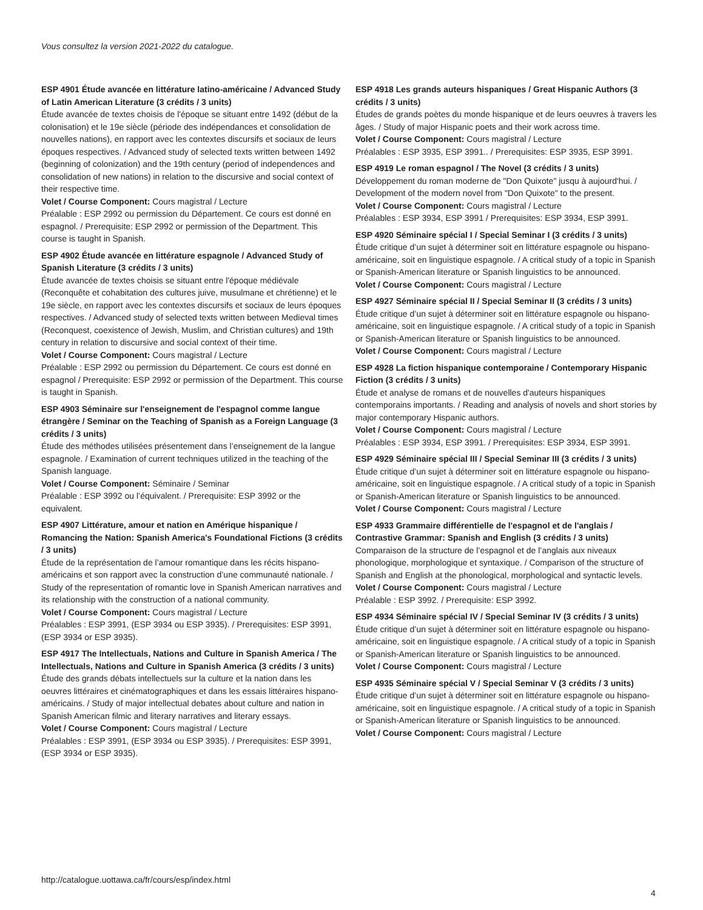Vous consultez la version 2021-2022 du catalogue.
ESP 4901 Étude avancée en littérature latino-américaine / Advanced Study of Latin American Literature (3 crédits / 3 units)
Étude avancée de textes choisis de l'époque se situant entre 1492 (début de la colonisation) et le 19e siècle (période des indépendances et consolidation de nouvelles nations), en rapport avec les contextes discursifs et sociaux de leurs époques respectives. / Advanced study of selected texts written between 1492 (beginning of colonization) and the 19th century (period of independences and consolidation of new nations) in relation to the discursive and social context of their respective time.
Volet / Course Component: Cours magistral / Lecture
Préalable : ESP 2992 ou permission du Département. Ce cours est donné en espagnol. / Prerequisite: ESP 2992 or permission of the Department. This course is taught in Spanish.
ESP 4902 Étude avancée en littérature espagnole / Advanced Study of Spanish Literature (3 crédits / 3 units)
Étude avancée de textes choisis se situant entre l'époque médiévale (Reconquête et cohabitation des cultures juive, musulmane et chrétienne) et le 19e siècle, en rapport avec les contextes discursifs et sociaux de leurs époques respectives. / Advanced study of selected texts written between Medieval times (Reconquest, coexistence of Jewish, Muslim, and Christian cultures) and 19th century in relation to discursive and social context of their time.
Volet / Course Component: Cours magistral / Lecture
Préalable : ESP 2992 ou permission du Département. Ce cours est donné en espagnol / Prerequisite: ESP 2992 or permission of the Department. This course is taught in Spanish.
ESP 4903 Séminaire sur l'enseignement de l'espagnol comme langue étrangère / Seminar on the Teaching of Spanish as a Foreign Language (3 crédits / 3 units)
Étude des méthodes utilisées présentement dans l’enseignement de la langue espagnole. / Examination of current techniques utilized in the teaching of the Spanish language.
Volet / Course Component: Séminaire / Seminar
Préalable : ESP 3992 ou l’équivalent. / Prerequisite: ESP 3992 or the equivalent.
ESP 4907 Littérature, amour et nation en Amérique hispanique / Romancing the Nation: Spanish America's Foundational Fictions (3 crédits / 3 units)
Étude de la représentation de l’amour romantique dans les récits hispano-américains et son rapport avec la construction d’une communauté nationale. / Study of the representation of romantic love in Spanish American narratives and its relationship with the construction of a national community.
Volet / Course Component: Cours magistral / Lecture
Préalables : ESP 3991, (ESP 3934 ou ESP 3935). / Prerequisites: ESP 3991, (ESP 3934 or ESP 3935).
ESP 4917 The Intellectuals, Nations and Culture in Spanish America / The Intellectuals, Nations and Culture in Spanish America (3 crédits / 3 units)
Étude des grands débats intellectuels sur la culture et la nation dans les oeuvres littéraires et cinématographiques et dans les essais littéraires hispano-américains. / Study of major intellectual debates about culture and nation in Spanish American filmic and literary narratives and literary essays.
Volet / Course Component: Cours magistral / Lecture
Préalables : ESP 3991, (ESP 3934 ou ESP 3935). / Prerequisites: ESP 3991, (ESP 3934 or ESP 3935).
ESP 4918 Les grands auteurs hispaniques / Great Hispanic Authors (3 crédits / 3 units)
Études de grands poètes du monde hispanique et de leurs oeuvres à travers les âges. / Study of major Hispanic poets and their work across time.
Volet / Course Component: Cours magistral / Lecture
Préalables : ESP 3935, ESP 3991.. / Prerequisites: ESP 3935, ESP 3991.
ESP 4919 Le roman espagnol / The Novel (3 crédits / 3 units)
Développement du roman moderne de "Don Quixote" jusqu à aujourd'hui. / Development of the modern novel from "Don Quixote" to the present.
Volet / Course Component: Cours magistral / Lecture
Préalables : ESP 3934, ESP 3991 / Prerequisites: ESP 3934, ESP 3991.
ESP 4920 Séminaire spécial I / Special Seminar I (3 crédits / 3 units)
Étude critique d’un sujet à déterminer soit en littérature espagnole ou hispano-américaine, soit en linguistique espagnole. / A critical study of a topic in Spanish or Spanish-American literature or Spanish linguistics to be announced.
Volet / Course Component: Cours magistral / Lecture
ESP 4927 Séminaire spécial II / Special Seminar II (3 crédits / 3 units)
Étude critique d’un sujet à déterminer soit en littérature espagnole ou hispano-américaine, soit en linguistique espagnole. / A critical study of a topic in Spanish or Spanish-American literature or Spanish linguistics to be announced.
Volet / Course Component: Cours magistral / Lecture
ESP 4928 La fiction hispanique contemporaine / Contemporary Hispanic Fiction (3 crédits / 3 units)
Étude et analyse de romans et de nouvelles d'auteurs hispaniques contemporains importants. / Reading and analysis of novels and short stories by major contemporary Hispanic authors.
Volet / Course Component: Cours magistral / Lecture
Préalables : ESP 3934, ESP 3991. / Prerequisites: ESP 3934, ESP 3991.
ESP 4929 Séminaire spécial III / Special Seminar III (3 crédits / 3 units)
Étude critique d’un sujet à déterminer soit en littérature espagnole ou hispano-américaine, soit en linguistique espagnole. / A critical study of a topic in Spanish or Spanish-American literature or Spanish linguistics to be announced.
Volet / Course Component: Cours magistral / Lecture
ESP 4933 Grammaire différentielle de l'espagnol et de l'anglais / Contrastive Grammar: Spanish and English (3 crédits / 3 units)
Comparaison de la structure de l’espagnol et de l’anglais aux niveaux phonologique, morphologique et syntaxique. / Comparison of the structure of Spanish and English at the phonological, morphological and syntactic levels.
Volet / Course Component: Cours magistral / Lecture
Préalable : ESP 3992. / Prerequisite: ESP 3992.
ESP 4934 Séminaire spécial IV / Special Seminar IV (3 crédits / 3 units)
Étude critique d’un sujet à déterminer soit en littérature espagnole ou hispano-américaine, soit en linguistique espagnole. / A critical study of a topic in Spanish or Spanish-American literature or Spanish linguistics to be announced.
Volet / Course Component: Cours magistral / Lecture
ESP 4935 Séminaire spécial V / Special Seminar V (3 crédits / 3 units)
Étude critique d’un sujet à déterminer soit en littérature espagnole ou hispano-américaine, soit en linguistique espagnole. / A critical study of a topic in Spanish or Spanish-American literature or Spanish linguistics to be announced.
Volet / Course Component: Cours magistral / Lecture
http://catalogue.uottawa.ca/fr/cours/esp/index.html
4